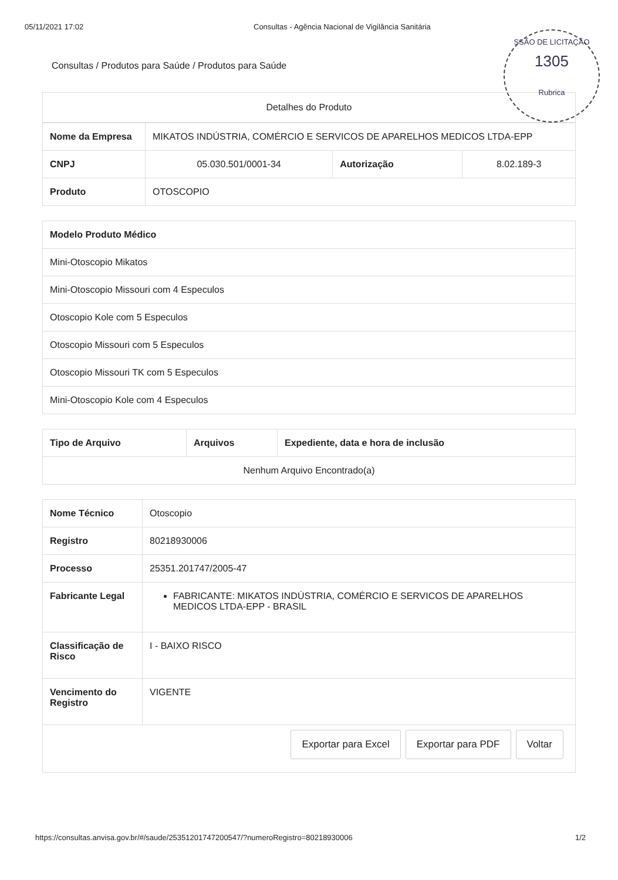SSÃO DE LICITAÇÃO
1305
Rubrica
05/11/2021 17:02 Consultas - Agência Nacional de Vigilância Sanitária
Consultas / Produtos para Saúde / Produtos para Saúde
Detalhes do Produto
| Nome da Empresa | MIKATOS INDÚSTRIA, COMÉRCIO E SERVICOS DE APARELHOS MEDICOS LTDA-EPP | | |
| CNPJ | 05.030.501/0001-34 | Autorização | 8.02.189-3 |
| Produto | OTOSCOPIO | | |
| Modelo Produto Médico |
| --- |
| Mini-Otoscopio Mikatos |
| Mini-Otoscopio Missouri com 4 Especulos |
| Otoscopio Kole com 5 Especulos |
| Otoscopio Missouri com 5 Especulos |
| Otoscopio Missouri TK com 5 Especulos |
| Mini-Otoscopio Kole com 4 Especulos |
| Tipo de Arquivo | Arquivos | Expediente, data e hora de inclusão |
| --- | --- | --- |
| Nenhum Arquivo Encontrado(a) | | |
| Nome Técnico | Otoscopio |
| Registro | 80218930006 |
| Processo | 25351.201747/2005-47 |
| Fabricante Legal | FABRICANTE: MIKATOS INDÚSTRIA, COMÉRCIO E SERVICOS DE APARELHOS MEDICOS LTDA-EPP - BRASIL |
| Classificação de Risco | I - BAIXO RISCO |
| Vencimento do Registro | VIGENTE |
Exportar para Excel Exportar para PDF Voltar
https://consultas.anvisa.gov.br/#/saude/25351201747200547/?numeroRegistro=80218930006
1/2